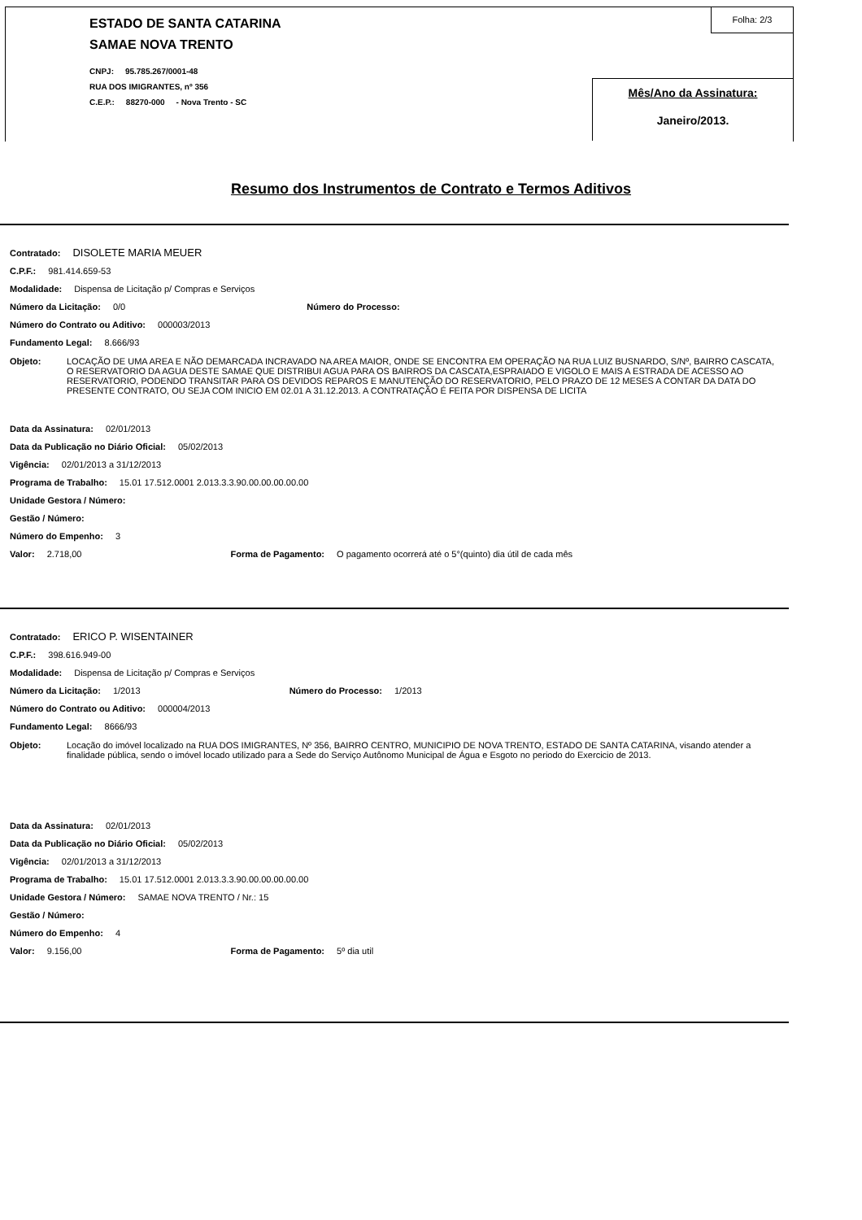ESTADO DE SANTA CATARINA
SAMAE NOVA TRENTO
CNPJ: 95.785.267/0001-48
RUA DOS IMIGRANTES, nº 356
C.E.P.: 88270-000 - Nova Trento - SC
Folha: 2/3
Mês/Ano da Assinatura:
Janeiro/2013.
Resumo dos Instrumentos de Contrato e Termos Aditivos
Contratado: DISOLETE MARIA MEUER
C.P.F.: 981.414.659-53
Modalidade: Dispensa de Licitação p/ Compras e Serviços
Número da Licitação: 0/0 Número do Processo:
Número do Contrato ou Aditivo: 000003/2013
Fundamento Legal: 8.666/93
Objeto: LOCAÇÃO DE UMA AREA E NÃO DEMARCADA INCRAVADO NA AREA MAIOR, ONDE SE ENCONTRA EM OPERAÇÃO NA RUA LUIZ BUSNARDO, S/Nº, BAIRRO CASCATA, O RESERVATORIO DA AGUA DESTE SAMAE QUE DISTRIBUI AGUA PARA OS BAIRROS DA CASCATA,ESPRAIADO E VIGOLO E MAIS A ESTRADA DE ACESSO AO RESERVATORIO, PODENDO TRANSITAR PARA OS DEVIDOS REPAROS E MANUTENÇÃO DO RESERVATORIO, PELO PRAZO DE 12 MESES A CONTAR DA DATA DO PRESENTE CONTRATO, OU SEJA COM INICIO EM 02.01 A 31.12.2013. A CONTRATAÇÃO É FEITA POR DISPENSA DE LICITA
Data da Assinatura: 02/01/2013
Data da Publicação no Diário Oficial: 05/02/2013
Vigência: 02/01/2013 a 31/12/2013
Programa de Trabalho: 15.01 17.512.0001 2.013.3.3.90.00.00.00.00.00
Unidade Gestora / Número:
Gestão / Número:
Número do Empenho: 3
Valor: 2.718,00 Forma de Pagamento: O pagamento ocorrerá até o 5°(quinto) dia útil de cada mês
Contratado: ERICO P. WISENTAINER
C.P.F.: 398.616.949-00
Modalidade: Dispensa de Licitação p/ Compras e Serviços
Número da Licitação: 1/2013 Número do Processo: 1/2013
Número do Contrato ou Aditivo: 000004/2013
Fundamento Legal: 8666/93
Objeto: Locação do imóvel localizado na RUA DOS IMIGRANTES, Nº 356, BAIRRO CENTRO, MUNICIPIO DE NOVA TRENTO, ESTADO DE SANTA CATARINA, visando atender a finalidade pública, sendo o imóvel locado utilizado para a Sede do Serviço Autônomo Municipal de Água e Esgoto no periodo do Exercicio de 2013.
Data da Assinatura: 02/01/2013
Data da Publicação no Diário Oficial: 05/02/2013
Vigência: 02/01/2013 a 31/12/2013
Programa de Trabalho: 15.01 17.512.0001 2.013.3.3.90.00.00.00.00.00
Unidade Gestora / Número: SAMAE NOVA TRENTO / Nr.: 15
Gestão / Número:
Número do Empenho: 4
Valor: 9.156,00 Forma de Pagamento: 5º dia util